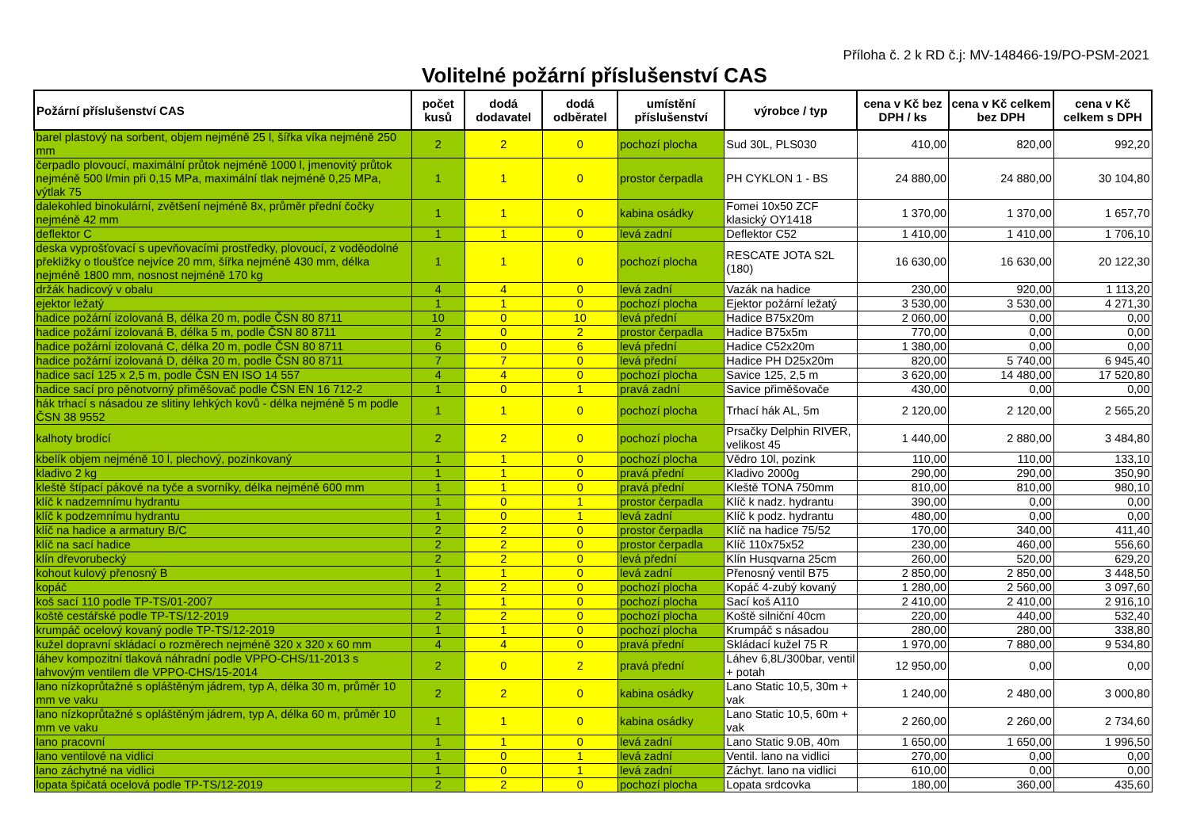Příloha č. 2 k RD č.j: MV-148466-19/PO-PSM-2021
Volitelné požární příslušenství CAS
| Požární příslušenství CAS | počet kusů | dodá dodavatel | dodá odběratel | umístění příslušenství | výrobce / typ | cena v Kč bez DPH / ks | cena v Kč celkem bez DPH | cena v Kč celkem s DPH |
| --- | --- | --- | --- | --- | --- | --- | --- | --- |
| barel plastový na sorbent, objem nejméně 25 l, šířka víka nejméně 250 mm | 2 | 2 | 0 | pochozí plocha | Sud 30L, PLS030 | 410,00 | 820,00 | 992,20 |
| čerpadlo plovoucí, maximální průtok nejméně 1000 l, jmenovitý průtok nejméně 500 l/min při 0,15 MPa, maximální tlak nejméně 0,25 MPa, výtlak 75 | 1 | 1 | 0 | prostor čerpadla | PH CYKLON 1 - BS | 24 880,00 | 24 880,00 | 30 104,80 |
| dalekohled binokulární, zvětšení nejméně 8x, průměr přední čočky nejméně 42 mm | 1 | 1 | 0 | kabina osádky | Fomei 10x50 ZCF klasický OY1418 | 1 370,00 | 1 370,00 | 1 657,70 |
| deflektor C | 1 | 1 | 0 | levá zadní | Deflektor C52 | 1 410,00 | 1 410,00 | 1 706,10 |
| deska vyprošťovací s upevňovacími prostředky, plovoucí, z voděodolné překližky o tloušťce nejvíce 20 mm, šířka nejméně 430 mm, délka nejméně 1800 mm, nosnost nejméně 170 kg | 1 | 1 | 0 | pochozí plocha | RESCATE JOTA S2L (180) | 16 630,00 | 16 630,00 | 20 122,30 |
| držák hadicový v obalu | 4 | 4 | 0 | levá zadní | Vazák na hadice | 230,00 | 920,00 | 1 113,20 |
| ejektor ležatý | 1 | 1 | 0 | pochozí plocha | Ejektor požární ležatý | 3 530,00 | 3 530,00 | 4 271,30 |
| hadice požární izolovaná B, délka 20 m, podle ČSN 80 8711 | 10 | 0 | 10 | levá přední | Hadice B75x20m | 2 060,00 | 0,00 | 0,00 |
| hadice požární izolovaná B, délka 5 m, podle ČSN 80 8711 | 2 | 0 | 2 | prostor čerpadla | Hadice B75x5m | 770,00 | 0,00 | 0,00 |
| hadice požární izolovaná C, délka 20 m, podle ČSN 80 8711 | 6 | 0 | 6 | levá přední | Hadice C52x20m | 1 380,00 | 0,00 | 0,00 |
| hadice požární izolovaná D, délka 20 m, podle ČSN 80 8711 | 7 | 7 | 0 | levá přední | Hadice PH D25x20m | 820,00 | 5 740,00 | 6 945,40 |
| hadice sací 125 x 2,5 m, podle ČSN EN ISO 14 557 | 4 | 4 | 0 | pochozí plocha | Savice 125, 2,5 m | 3 620,00 | 14 480,00 | 17 520,80 |
| hadice sací pro pěnotvorný přiměšovač podle ČSN EN 16 712-2 | 1 | 0 | 1 | pravá zadní | Savice přiměšovače | 430,00 | 0,00 | 0,00 |
| hák trhací s násadou ze slitiny lehkých kovů - délka nejméně 5 m podle ČSN 38 9552 | 1 | 1 | 0 | pochozí plocha | Trhací hák AL, 5m | 2 120,00 | 2 120,00 | 2 565,20 |
| kalhoty brodící | 2 | 2 | 0 | pochozí plocha | Prsačky Delphin RIVER, velikost 45 | 1 440,00 | 2 880,00 | 3 484,80 |
| kbelík objem nejméně 10 l, plechový, pozinkovaný | 1 | 1 | 0 | pochozí plocha | Vědro 10l, pozink | 110,00 | 110,00 | 133,10 |
| kladivo 2 kg | 1 | 1 | 0 | pravá přední | Kladivo 2000g | 290,00 | 290,00 | 350,90 |
| kleště štípací pákové na tyče a svorníky, délka nejméně 600 mm | 1 | 1 | 0 | pravá přední | Kleště TONA 750mm | 810,00 | 810,00 | 980,10 |
| klíč k nadzemnímu hydrantu | 1 | 0 | 1 | prostor čerpadla | Klíč k nadz. hydrantu | 390,00 | 0,00 | 0,00 |
| klíč k podzemnímu hydrantu | 1 | 0 | 1 | levá zadní | Klíč k podz. hydrantu | 480,00 | 0,00 | 0,00 |
| klíč na hadice a armatury B/C | 2 | 2 | 0 | prostor čerpadla | Klíč na hadice 75/52 | 170,00 | 340,00 | 411,40 |
| klíč na sací hadice | 2 | 2 | 0 | prostor čerpadla | Klíč 110x75x52 | 230,00 | 460,00 | 556,60 |
| klín dřevorubecký | 2 | 2 | 0 | levá přední | Klín Husqvarna 25cm | 260,00 | 520,00 | 629,20 |
| kohout kulový přenosný B | 1 | 1 | 0 | levá zadní | Přenosný ventil B75 | 2 850,00 | 2 850,00 | 3 448,50 |
| kopáč | 2 | 2 | 0 | pochozí plocha | Kopáč 4-zubý kovaný | 1 280,00 | 2 560,00 | 3 097,60 |
| koš sací 110 podle TP-TS/01-2007 | 1 | 1 | 0 | pochozí plocha | Sací koš A110 | 2 410,00 | 2 410,00 | 2 916,10 |
| koště cestářské podle TP-TS/12-2019 | 2 | 2 | 0 | pochozí plocha | Koště silniční 40cm | 220,00 | 440,00 | 532,40 |
| krumpáč ocelový kovaný podle TP-TS/12-2019 | 1 | 1 | 0 | pochozí plocha | Krumpáč s násadou | 280,00 | 280,00 | 338,80 |
| kužel dopravní skládací o rozměrech nejméně 320 x 320 x 60 mm | 4 | 4 | 0 | pravá přední | Skládací kužel 75 R | 1 970,00 | 7 880,00 | 9 534,80 |
| láhev kompozitní tlaková náhradní podle VPPO-CHS/11-2013 s lahvovým ventilem dle VPPO-CHS/15-2014 | 2 | 0 | 2 | pravá přední | Láhev 6,8L/300bar, ventil + potah | 12 950,00 | 0,00 | 0,00 |
| lano nízkoprůtažné s opláštěným jádrem, typ A, délka 30 m, průměr 10 mm ve vaku | 2 | 2 | 0 | kabina osádky | Lano Static 10,5, 30m + vak | 1 240,00 | 2 480,00 | 3 000,80 |
| lano nízkoprůtažné s opláštěným jádrem, typ A, délka 60 m, průměr 10 mm ve vaku | 1 | 1 | 0 | kabina osádky | Lano Static 10,5, 60m + vak | 2 260,00 | 2 260,00 | 2 734,60 |
| lano pracovní | 1 | 1 | 0 | levá zadní | Lano Static 9.0B, 40m | 1 650,00 | 1 650,00 | 1 996,50 |
| lano ventilové na vidlici | 1 | 0 | 1 | levá zadní | Ventil. lano na vidlici | 270,00 | 0,00 | 0,00 |
| lano záchytné na vidlici | 1 | 0 | 1 | levá zadní | Záchyt. lano na vidlici | 610,00 | 0,00 | 0,00 |
| lopata špičatá ocelová podle TP-TS/12-2019 | 2 | 2 | 0 | pochozí plocha | Lopata srdcovka | 180,00 | 360,00 | 435,60 |